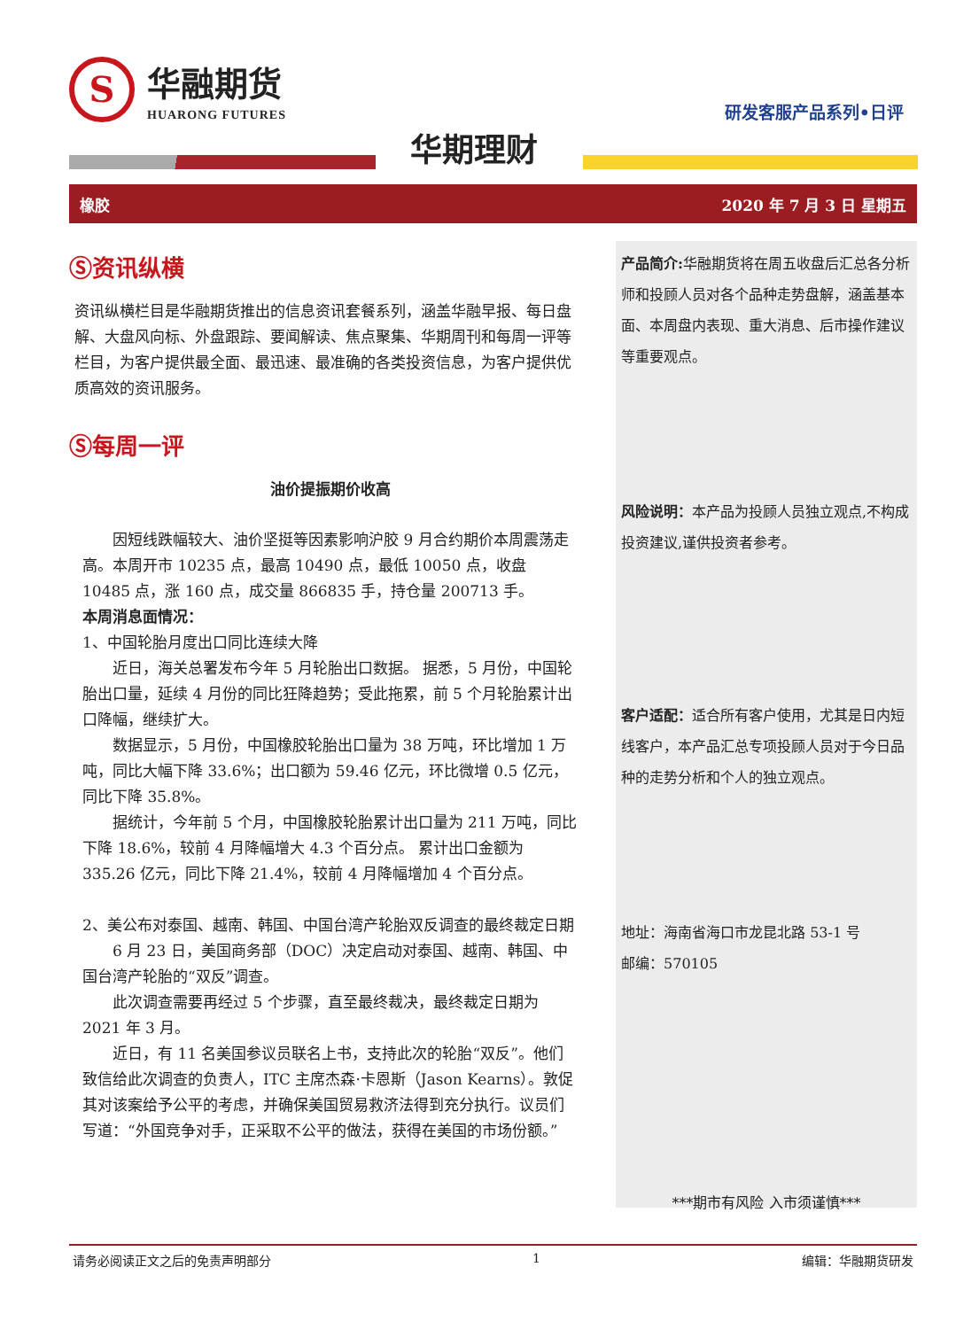S
华融期货
HUARONG FUTURES
研发客服产品系列•日评
华期理财
橡胶 2020 年 7 月 3 日 星期五
Ⓢ资讯纵横
资讯纵横栏目是华融期货推出的信息资讯套餐系列，涵盖华融早报、每日盘解、大盘风向标、外盘跟踪、要闻解读、焦点聚集、华期周刊和每周一评等栏目，为客户提供最全面、最迅速、最准确的各类投资信息，为客户提供优质高效的资讯服务。
Ⓢ每周一评
油价提振期价收高
因短线跌幅较大、油价坚挺等因素影响沪胶 9 月合约期价本周震荡走高。本周开市 10235 点，最高 10490 点，最低 10050 点，收盘 10485 点，涨 160 点，成交量 866835 手，持仓量 200713 手。
本周消息面情况：
1、中国轮胎月度出口同比连续大降
近日，海关总署发布今年 5 月轮胎出口数据。 据悉，5 月份，中国轮胎出口量，延续 4 月份的同比狂降趋势；受此拖累，前 5 个月轮胎累计出口降幅，继续扩大。
数据显示，5 月份，中国橡胶轮胎出口量为 38 万吨，环比增加 1 万吨，同比大幅下降 33.6%；出口额为 59.46 亿元，环比微增 0.5 亿元，同比下降 35.8%。
据统计，今年前 5 个月，中国橡胶轮胎累计出口量为 211 万吨，同比下降 18.6%，较前 4 月降幅增大 4.3 个百分点。 累计出口金额为 335.26 亿元，同比下降 21.4%，较前 4 月降幅增加 4 个百分点。
2、美公布对泰国、越南、韩国、中国台湾产轮胎双反调查的最终裁定日期
6 月 23 日，美国商务部（DOC）决定启动对泰国、越南、韩国、中国台湾产轮胎的“双反”调查。
此次调查需要再经过 5 个步骤，直至最终裁决，最终裁定日期为 2021 年 3 月。
近日，有 11 名美国参议员联名上书，支持此次的轮胎“双反”。他们致信给此次调查的负责人，ITC 主席杰森·卡恩斯（Jason Kearns）。敦促其对该案给予公平的考虑，并确保美国贸易救济法得到充分执行。议员们写道：“外国竞争对手，正采取不公平的做法，获得在美国的市场份额。”
产品简介: 华融期货将在周五收盘后汇总各分析师和投顾人员对各个品种走势盘解，涵盖基本面、本周盘内表现、重大消息、后市操作建议等重要观点。
风险说明：本产品为投顾人员独立观点,不构成投资建议,谨供投资者参考。
客户适配：适合所有客户使用，尤其是日内短线客户，本产品汇总专项投顾人员对于今日品种的走势分析和个人的独立观点。
地址：海南省海口市龙昆北路 53-1 号
邮编：570105
***期市有风险 入市须谨慎***
请务必阅读正文之后的免责声明部分 1 编辑：华融期货研发